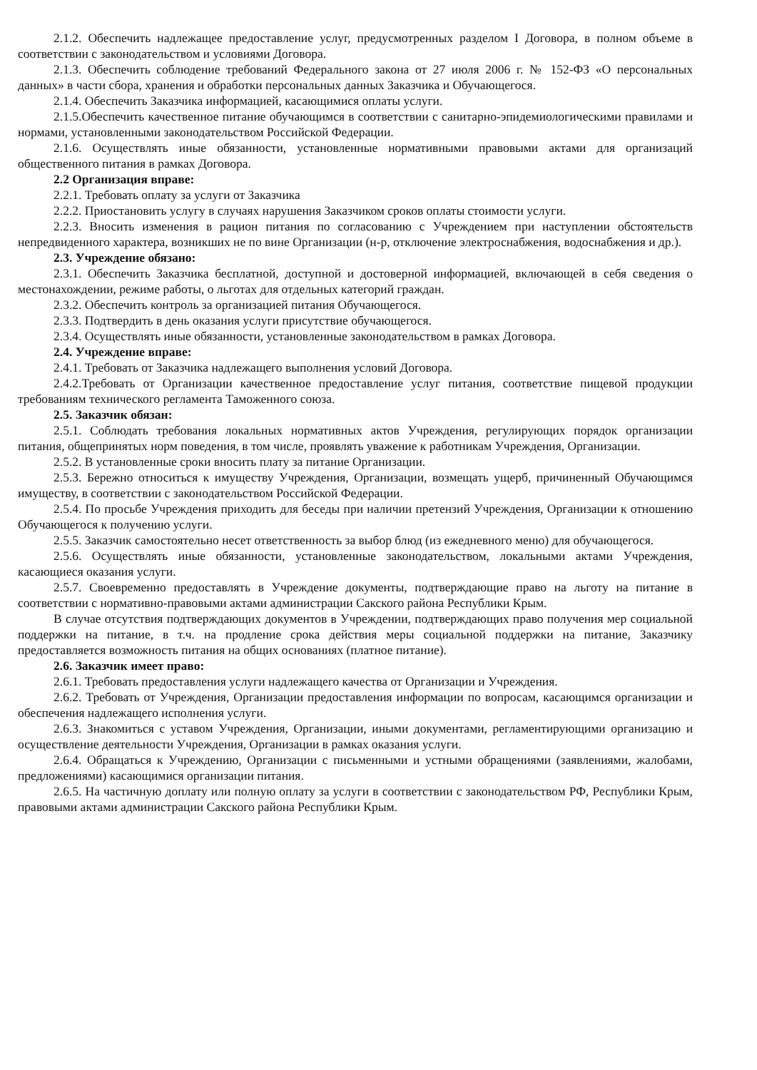2.1.2. Обеспечить надлежащее предоставление услуг, предусмотренных разделом I Договора, в полном объеме в соответствии с законодательством и условиями Договора.
2.1.3. Обеспечить соблюдение требований Федерального закона от 27 июля 2006 г. № 152-ФЗ «О персональных данных» в части сбора, хранения и обработки персональных данных Заказчика и Обучающегося.
2.1.4. Обеспечить Заказчика информацией, касающимися оплаты услуги.
2.1.5.Обеспечить качественное питание обучающимся в соответствии с санитарно-эпидемиологическими правилами и нормами, установленными законодательством Российской Федерации.
2.1.6. Осуществлять иные обязанности, установленные нормативными правовыми актами для организаций общественного питания в рамках Договора.
2.2 Организация вправе:
2.2.1. Требовать оплату за услуги от Заказчика
2.2.2. Приостановить услугу в случаях нарушения Заказчиком сроков оплаты стоимости услуги.
2.2.3. Вносить изменения в рацион питания по согласованию с Учреждением при наступлении обстоятельств непредвиденного характера, возникших не по вине Организации (н-р, отключение электроснабжения, водоснабжения и др.).
2.3. Учреждение обязано:
2.3.1. Обеспечить Заказчика бесплатной, доступной и достоверной информацией, включающей в себя сведения о местонахождении, режиме работы, о льготах для отдельных категорий граждан.
2.3.2. Обеспечить контроль за организацией питания Обучающегося.
2.3.3. Подтвердить в день оказания услуги присутствие обучающегося.
2.3.4. Осуществлять иные обязанности, установленные законодательством в рамках Договора.
2.4. Учреждение вправе:
2.4.1. Требовать от Заказчика надлежащего выполнения условий Договора.
2.4.2.Требовать от Организации качественное предоставление услуг питания, соответствие пищевой продукции требованиям технического регламента Таможенного союза.
2.5. Заказчик обязан:
2.5.1. Соблюдать требования локальных нормативных актов Учреждения, регулирующих порядок организации питания, общепринятых норм поведения, в том числе, проявлять уважение к работникам Учреждения, Организации.
2.5.2. В установленные сроки вносить плату за питание Организации.
2.5.3. Бережно относиться к имуществу Учреждения, Организации, возмещать ущерб, причиненный Обучающимся имуществу, в соответствии с законодательством Российской Федерации.
2.5.4. По просьбе Учреждения приходить для беседы при наличии претензий Учреждения, Организации к отношению Обучающегося к получению услуги.
2.5.5. Заказчик самостоятельно несет ответственность за выбор блюд (из ежедневного меню) для обучающегося.
2.5.6. Осуществлять иные обязанности, установленные законодательством, локальными актами Учреждения, касающиеся оказания услуги.
2.5.7. Своевременно предоставлять в Учреждение документы, подтверждающие право на льготу на питание в соответствии с нормативно-правовыми актами администрации Сакского района Республики Крым.
В случае отсутствия подтверждающих документов в Учреждении, подтверждающих право получения мер социальной поддержки на питание, в т.ч. на продление срока действия меры социальной поддержки на питание, Заказчику предоставляется возможность питания на общих основаниях (платное питание).
2.6. Заказчик имеет право:
2.6.1. Требовать предоставления услуги надлежащего качества от Организации и Учреждения.
2.6.2. Требовать от Учреждения, Организации предоставления информации по вопросам, касающимся организации и обеспечения надлежащего исполнения услуги.
2.6.3. Знакомиться с уставом Учреждения, Организации, иными документами, регламентирующими организацию и осуществление деятельности Учреждения, Организации в рамках оказания услуги.
2.6.4. Обращаться к Учреждению, Организации с письменными и устными обращениями (заявлениями, жалобами, предложениями) касающимися организации питания.
2.6.5. На частичную доплату или полную оплату за услуги в соответствии с законодательством РФ, Республики Крым, правовыми актами администрации Сакского района Республики Крым.